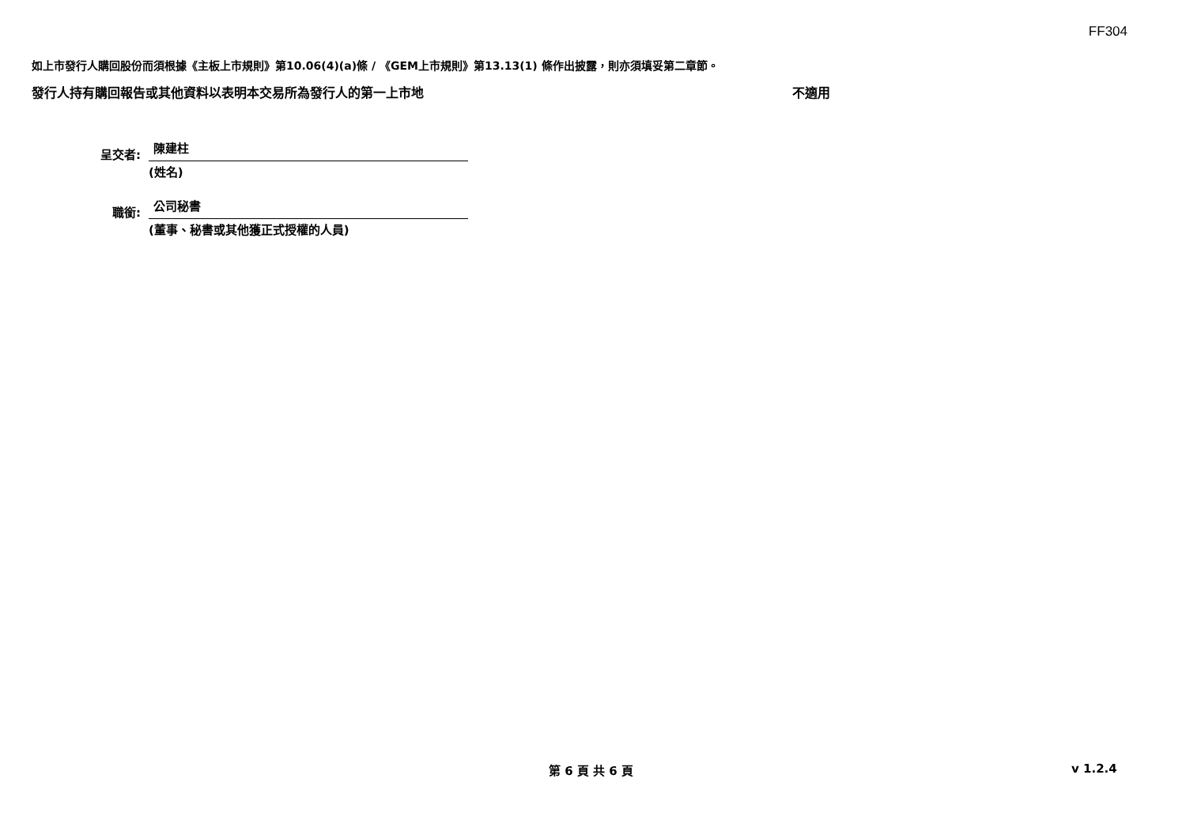FF304
如上市發行人購回股份而須根據《主板上市規則》第10.06(4)(a)條 / 《GEM上市規則》第13.13(1) 條作出披露，則亦須填妥第二章節。
發行人持有購回報告或其他資料以表明本交易所為發行人的第一上市地 不適用
呈交者:
陳建柱
(姓名)
職銜:
公司秘書
(董事、秘書或其他獲正式授權的人員)
第 6 頁 共 6 頁 v 1.2.4